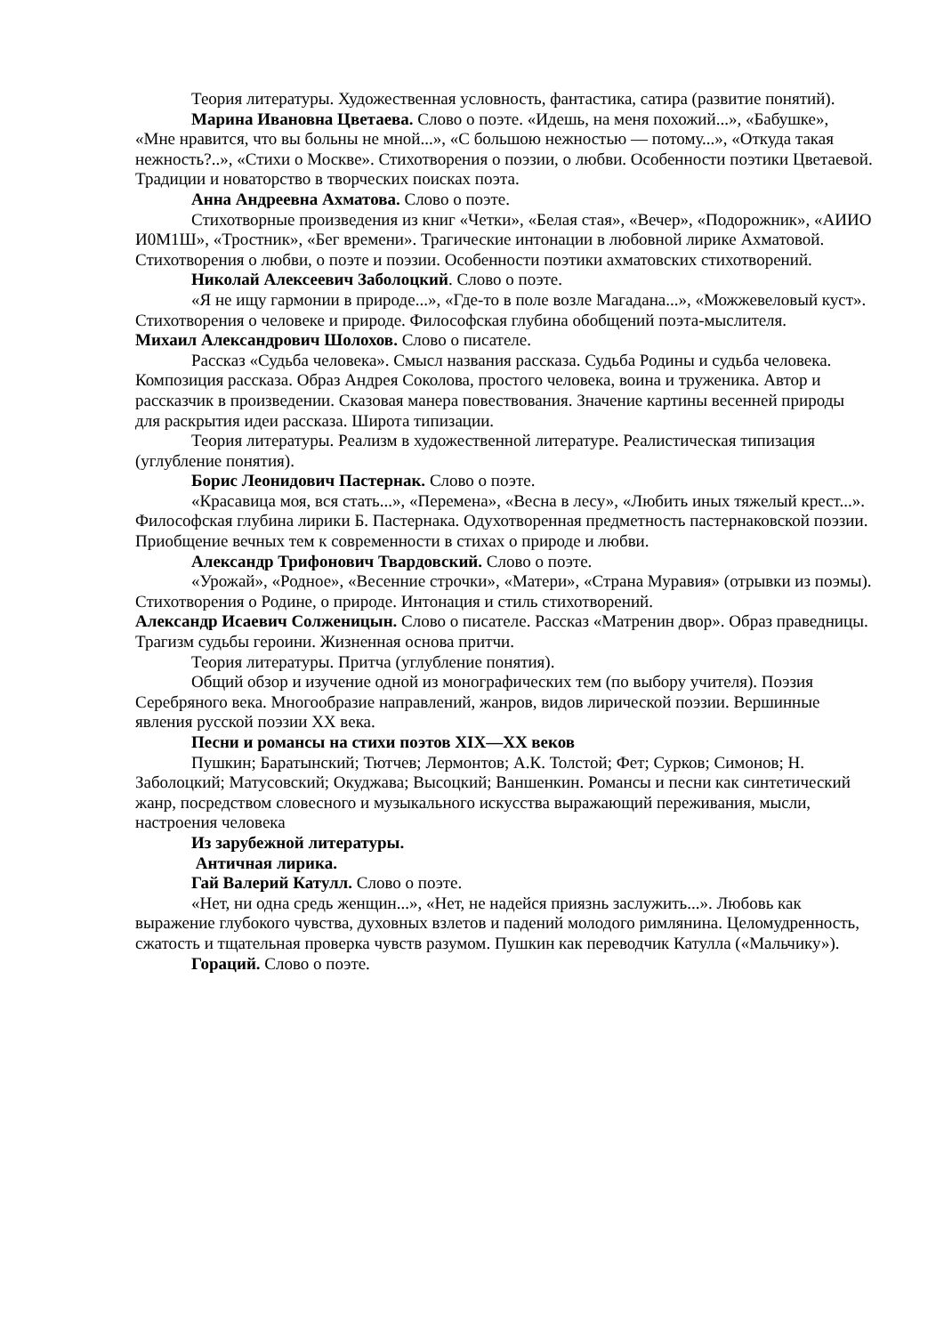Теория литературы. Художественная условность, фантастика, сатира (развитие понятий).
Марина Ивановна Цветаева. Слово о поэте. «Идешь, на меня похожий...», «Бабушке», «Мне нравится, что вы больны не мной...», «С большою нежностью — потому...», «Откуда такая нежность?..», «Стихи о Москве». Стихотворения о поэзии, о любви. Особенности поэтики Цветаевой. Традиции и новаторство в творческих поисках поэта.
Анна Андреевна Ахматова. Слово о поэте.
Стихотворные произведения из книг «Четки», «Белая стая», «Вечер», «Подорожник», «АИИО И0М1Ш», «Тростник», «Бег времени». Трагические интонации в любовной лирике Ахматовой. Стихотворения о любви, о поэте и поэзии. Особенности поэтики ахматовских стихотворений.
Николай Алексеевич Заболоцкий. Слово о поэте.
«Я не ищу гармонии в природе...», «Где-то в поле возле Магадана...», «Можжевеловый куст». Стихотворения о человеке и природе. Философская глубина обобщений поэта-мыслителя.
Михаил Александрович Шолохов. Слово о писателе.
Рассказ «Судьба человека». Смысл названия рассказа. Судьба Родины и судьба человека. Композиция рассказа. Образ Андрея Соколова, простого человека, воина и труженика. Автор и рассказчик в произведении. Сказовая манера повествования. Значение картины весенней природы для раскрытия идеи рассказа. Широта типизации.
Теория литературы. Реализм в художественной литературе. Реалистическая типизация (углубление понятия).
Борис Леонидович Пастернак. Слово о поэте.
«Красавица моя, вся стать...», «Перемена», «Весна в лесу», «Любить иных тяжелый крест...». Философская глубина лирики Б. Пастернака. Одухотворенная предметность пастернаковской поэзии. Приобщение вечных тем к современности в стихах о природе и любви.
Александр Трифонович Твардовский. Слово о поэте.
«Урожай», «Родное», «Весенние строчки», «Матери», «Страна Муравия» (отрывки из поэмы). Стихотворения о Родине, о природе. Интонация и стиль стихотворений.
Александр Исаевич Солженицын. Слово о писателе. Рассказ «Матренин двор». Образ праведницы. Трагизм судьбы героини. Жизненная основа притчи.
Теория литературы. Притча (углубление понятия).
Общий обзор и изучение одной из монографических тем (по выбору учителя). Поэзия Серебряного века. Многообразие направлений, жанров, видов лирической поэзии. Вершинные явления русской поэзии XX века.
Песни и романсы на стихи поэтов XIX—XX веков
Пушкин; Баратынский; Тютчев; Лермонтов; А.К. Толстой; Фет; Сурков; Симонов; Н. Заболоцкий; Матусовский; Окуджава; Высоцкий; Ваншенкин. Романсы и песни как синтетический жанр, посредством словесного и музыкального искусства выражающий переживания, мысли, настроения человека
Из зарубежной литературы.
Античная лирика.
Гай Валерий Катулл. Слово о поэте.
«Нет, ни одна средь женщин...», «Нет, не надейся приязнь заслужить...». Любовь как выражение глубокого чувства, духовных взлетов и падений молодого римлянина. Целомудренность, сжатость и тщательная проверка чувств разумом. Пушкин как переводчик Катулла («Мальчику»).
Гораций. Слово о поэте.